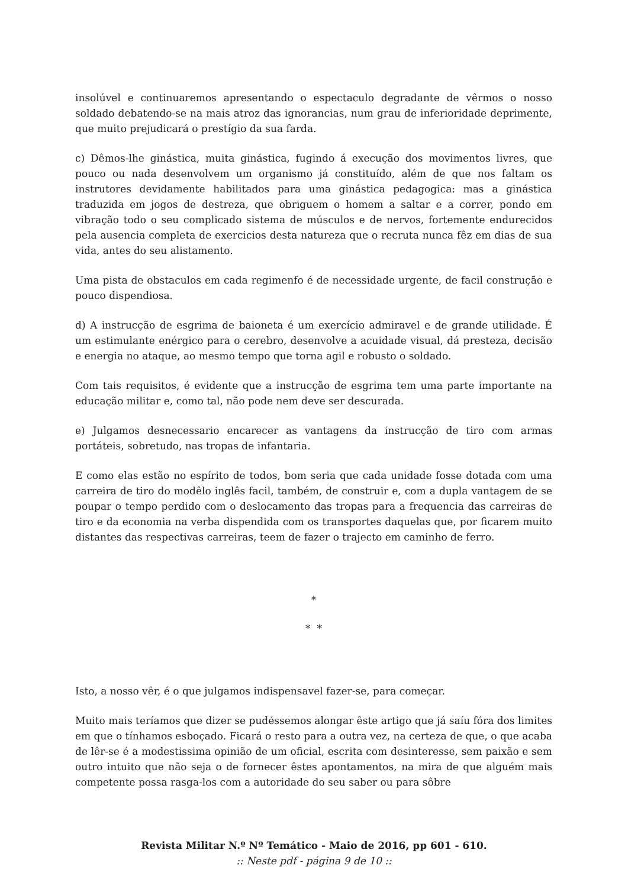insolúvel e continuaremos apresentando o espectaculo degradante de vêrmos o nosso soldado debatendo-se na mais atroz das ignorancias, num grau de inferioridade deprimente, que muito prejudicará o prestígio da sua farda.
c) Dêmos-lhe ginástica, muita ginástica, fugindo á execução dos movimentos livres, que pouco ou nada desenvolvem um organismo já constituído, além de que nos faltam os instrutores devidamente habilitados para uma ginástica pedagogica: mas a ginástica traduzida em jogos de destreza, que obriguem o homem a saltar e a correr, pondo em vibração todo o seu complicado sistema de músculos e de nervos, fortemente endurecidos pela ausencia completa de exercicios desta natureza que o recruta nunca fêz em dias de sua vida, antes do seu alistamento.
Uma pista de obstaculos em cada regimenfo é de necessidade urgente, de facil construção e pouco dispendiosa.
d) A instrucção de esgrima de baioneta é um exercício admiravel e de grande utilidade. É um estimulante enérgico para o cerebro, desenvolve a acuidade visual, dá presteza, decisão e energia no ataque, ao mesmo tempo que torna agil e robusto o soldado.
Com tais requisitos, é evidente que a instrucção de esgrima tem uma parte importante na educação militar e, como tal, não pode nem deve ser descurada.
e) Julgamos desnecessario encarecer as vantagens da instrucção de tiro com armas portáteis, sobretudo, nas tropas de infantaria.
E como elas estão no espírito de todos, bom seria que cada unidade fosse dotada com uma carreira de tiro do modêlo inglês facil, também, de construir e, com a dupla vantagem de se poupar o tempo perdido com o deslocamento das tropas para a frequencia das carreiras de tiro e da economia na verba dispendida com os transportes daquelas que, por ficarem muito distantes das respectivas carreiras, teem de fazer o trajecto em caminho de ferro.
*
* *
Isto, a nosso vêr, é o que julgamos indispensavel fazer-se, para começar.
Muito mais teríamos que dizer se pudéssemos alongar êste artigo que já saíu fóra dos limites em que o tínhamos esboçado. Ficará o resto para a outra vez, na certeza de que, o que acaba de lêr-se é a modestissima opinião de um oficial, escrita com desinteresse, sem paixão e sem outro intuito que não seja o de fornecer êstes apontamentos, na mira de que alguém mais competente possa rasga-los com a autoridade do seu saber ou para sôbre
Revista Militar N.º Nº Temático - Maio de 2016, pp 601 - 610.
:: Neste pdf - página 9 de 10 ::